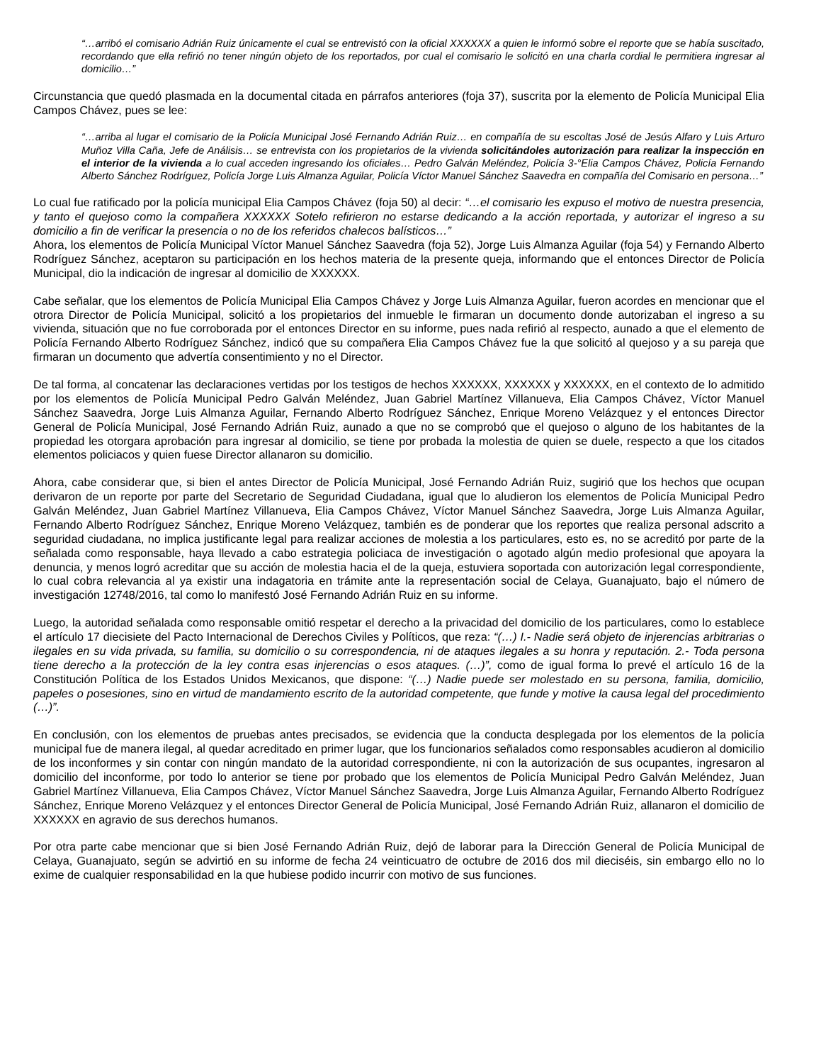“…arribó el comisario Adrián Ruiz únicamente el cual se entrevistó con la oficial XXXXXX a quien le informó sobre el reporte que se había suscitado, recordando que ella refirió no tener ningún objeto de los reportados, por cual el comisario le solicitó en una charla cordial le permitiera ingresar al domicilio…”
Circunstancia que quedó plasmada en la documental citada en párrafos anteriores (foja 37), suscrita por la elemento de Policía Municipal Elia Campos Chávez, pues se lee:
“…arriba al lugar el comisario de la Policía Municipal José Fernando Adrián Ruiz… en compañía de su escoltas José de Jesús Alfaro y Luis Arturo Muñoz Villa Caña, Jefe de Análisis… se entrevista con los propietarios de la vivienda solicitándoles autorización para realizar la inspección en el interior de la vivienda a lo cual acceden ingresando los oficiales… Pedro Galván Meléndez, Policía 3-°Elia Campos Chávez, Policía Fernando Alberto Sánchez Rodríguez, Policía Jorge Luis Almanza Aguilar, Policía Víctor Manuel Sánchez Saavedra en compañía del Comisario en persona…”
Lo cual fue ratificado por la policía municipal Elia Campos Chávez (foja 50) al decir: “…el comisario les expuso el motivo de nuestra presencia, y tanto el quejoso como la compañera XXXXXX Sotelo refirieron no estarse dedicando a la acción reportada, y autorizar el ingreso a su domicilio a fin de verificar la presencia o no de los referidos chalecos balísticos…”
Ahora, los elementos de Policía Municipal Víctor Manuel Sánchez Saavedra (foja 52), Jorge Luis Almanza Aguilar (foja 54) y Fernando Alberto Rodríguez Sánchez, aceptaron su participación en los hechos materia de la presente queja, informando que el entonces Director de Policía Municipal, dio la indicación de ingresar al domicilio de XXXXXX.
Cabe señalar, que los elementos de Policía Municipal Elia Campos Chávez y Jorge Luis Almanza Aguilar, fueron acordes en mencionar que el otrora Director de Policía Municipal, solicitó a los propietarios del inmueble le firmaran un documento donde autorizaban el ingreso a su vivienda, situación que no fue corroborada por el entonces Director en su informe, pues nada refirió al respecto, aunado a que el elemento de Policía Fernando Alberto Rodríguez Sánchez, indicó que su compañera Elia Campos Chávez fue la que solicitó al quejoso y a su pareja que firmaran un documento que advertía consentimiento y no el Director.
De tal forma, al concatenar las declaraciones vertidas por los testigos de hechos XXXXXX, XXXXXX y XXXXXX, en el contexto de lo admitido por los elementos de Policía Municipal Pedro Galván Meléndez, Juan Gabriel Martínez Villanueva, Elia Campos Chávez, Víctor Manuel Sánchez Saavedra, Jorge Luis Almanza Aguilar, Fernando Alberto Rodríguez Sánchez, Enrique Moreno Velázquez y el entonces Director General de Policía Municipal, José Fernando Adrián Ruiz, aunado a que no se comprobó que el quejoso o alguno de los habitantes de la propiedad les otorgara aprobación para ingresar al domicilio, se tiene por probada la molestia de quien se duele, respecto a que los citados elementos policiacos y quien fuese Director allanaron su domicilio.
Ahora, cabe considerar que, si bien el antes Director de Policía Municipal, José Fernando Adrián Ruiz, sugirió que los hechos que ocupan derivaron de un reporte por parte del Secretario de Seguridad Ciudadana, igual que lo aludieron los elementos de Policía Municipal Pedro Galván Meléndez, Juan Gabriel Martínez Villanueva, Elia Campos Chávez, Víctor Manuel Sánchez Saavedra, Jorge Luis Almanza Aguilar, Fernando Alberto Rodríguez Sánchez, Enrique Moreno Velázquez, también es de ponderar que los reportes que realiza personal adscrito a seguridad ciudadana, no implica justificante legal para realizar acciones de molestia a los particulares, esto es, no se acreditó por parte de la señalada como responsable, haya llevado a cabo estrategia policiaca de investigación o agotado algún medio profesional que apoyara la denuncia, y menos logró acreditar que su acción de molestia hacia el de la queja, estuviera soportada con autorización legal correspondiente, lo cual cobra relevancia al ya existir una indagatoria en trámite ante la representación social de Celaya, Guanajuato, bajo el número de investigación 12748/2016, tal como lo manifestó José Fernando Adrián Ruiz en su informe.
Luego, la autoridad señalada como responsable omitió respetar el derecho a la privacidad del domicilio de los particulares, como lo establece el artículo 17 diecisiete del Pacto Internacional de Derechos Civiles y Políticos, que reza: “(…) I.- Nadie será objeto de injerencias arbitrarias o ilegales en su vida privada, su familia, su domicilio o su correspondencia, ni de ataques ilegales a su honra y reputación. 2.- Toda persona tiene derecho a la protección de la ley contra esas injerencias o esos ataques. (…)”, como de igual forma lo prevé el artículo 16 de la Constitución Política de los Estados Unidos Mexicanos, que dispone: “(…) Nadie puede ser molestado en su persona, familia, domicilio, papeles o posesiones, sino en virtud de mandamiento escrito de la autoridad competente, que funde y motive la causa legal del procedimiento (…)”.
En conclusión, con los elementos de pruebas antes precisados, se evidencia que la conducta desplegada por los elementos de la policía municipal fue de manera ilegal, al quedar acreditado en primer lugar, que los funcionarios señalados como responsables acudieron al domicilio de los inconformes y sin contar con ningún mandato de la autoridad correspondiente, ni con la autorización de sus ocupantes, ingresaron al domicilio del inconforme, por todo lo anterior se tiene por probado que los elementos de Policía Municipal Pedro Galván Meléndez, Juan Gabriel Martínez Villanueva, Elia Campos Chávez, Víctor Manuel Sánchez Saavedra, Jorge Luis Almanza Aguilar, Fernando Alberto Rodríguez Sánchez, Enrique Moreno Velázquez y el entonces Director General de Policía Municipal, José Fernando Adrián Ruiz, allanaron el domicilio de XXXXXX en agravio de sus derechos humanos.
Por otra parte cabe mencionar que si bien José Fernando Adrián Ruiz, dejó de laborar para la Dirección General de Policía Municipal de Celaya, Guanajuato, según se advirtió en su informe de fecha 24 veinticuatro de octubre de 2016 dos mil dieciséis, sin embargo ello no lo exime de cualquier responsabilidad en la que hubiese podido incurrir con motivo de sus funciones.